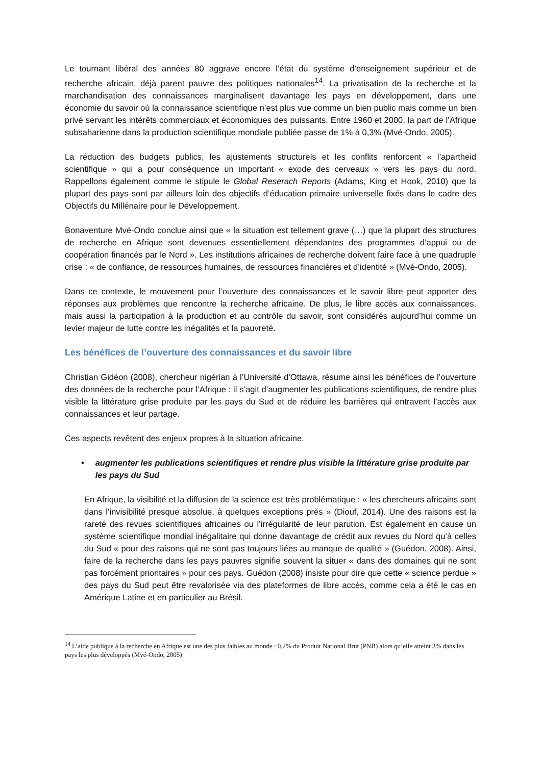Le tournant libéral des années 80 aggrave encore l’état du système d’enseignement supérieur et de recherche africain, déjà parent pauvre des politiques nationales<sup>14</sup>. La privatisation de la recherche et la marchandisation des connaissances marginalisent davantage les pays en développement, dans une économie du savoir où la connaissance scientifique n’est plus vue comme un bien public mais comme un bien privé servant les intérêts commerciaux et économiques des puissants. Entre 1960 et 2000, la part de l’Afrique subsaharienne dans la production scientifique mondiale publiée passe de 1% à 0,3% (Mvé-Ondo, 2005).
La réduction des budgets publics, les ajustements structurels et les conflits renforcent « l’apartheid scientifique » qui a pour conséquence un important « exode des cerveaux » vers les pays du nord. Rappellons également comme le stipule le Global Reserach Reports (Adams, King et Hook, 2010) que la plupart des pays sont par ailleurs loin des objectifs d’éducation primaire universelle fixés dans le cadre des Objectifs du Millénaire pour le Développement.
Bonaventure Mvé-Ondo conclue ainsi que « la situation est tellement grave (…) que la plupart des structures de recherche en Afrique sont devenues essentiellement dépendantes des programmes d’appui ou de coopération financés par le Nord ». Les institutions africaines de recherche doivent faire face à une quadruple crise : « de confiance, de ressources humaines, de ressources financières et d’identité » (Mvé-Ondo, 2005).
Dans ce contexte, le mouvement pour l’ouverture des connaissances et le savoir libre peut apporter des réponses aux problèmes que rencontre la recherche africaine. De plus, le libre accès aux connaissances, mais aussi la participation à la production et au contrôle du savoir, sont considérés aujourd’hui comme un levier majeur de lutte contre les inégalités et la pauvreté.
Les bénéfices de l’ouverture des connaissances et du savoir libre
Christian Gidéon (2008), chercheur nigérian à l’Université d’Ottawa, résume ainsi les bénéfices de l’ouverture des données de la recherche pour l’Afrique : il s’agit d’augmenter les publications scientifiques, de rendre plus visible la littérature grise produite par les pays du Sud et de réduire les barrières qui entravent l’accès aux connaissances et leur partage.
Ces aspects revêtent des enjeux propres à la situation africaine.
• augmenter les publications scientifiques et rendre plus visible la littérature grise produite par les pays du Sud
En Afrique, la visibilité et la diffusion de la science est très problématique : « les chercheurs africains sont dans l’invisibilité presque absolue, à quelques exceptions près » (Diouf, 2014). Une des raisons est la rareté des revues scientifiques africaines ou l’irrégularité de leur parution. Est également en cause un système scientifique mondial inégalitaire qui donne davantage de crédit aux revues du Nord qu’à celles du Sud « pour des raisons qui ne sont pas toujours liées au manque de qualité » (Guédon, 2008). Ainsi, faire de la recherche dans les pays pauvres signifie souvent la situer « dans des domaines qui ne sont pas forcément prioritaires » pour ces pays. Guédon (2008) insiste pour dire que cette « science perdue » des pays du Sud peut être revalorisée via des plateformes de libre accès, comme cela a été le cas en Amérique Latine et en particulier au Brésil.
<sup>14</sup> L’aide publique à la recherche en Afrique est une des plus faibles au monde : 0,2% du Produit National Brut (PNB) alors qu’elle atteint 3% dans les pays les plus développés (Mvé-Ondo, 2005)